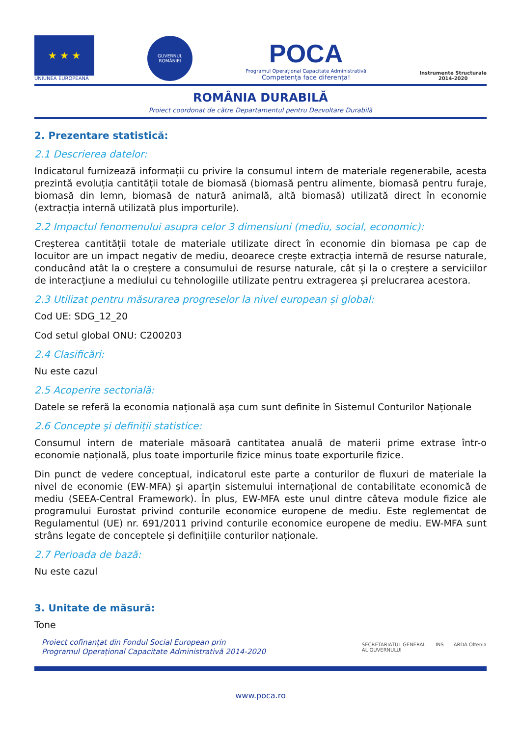★ ★ ★
UNIUNEA EUROPEANĂ
GUVERNUL
ROMÂNIEI
POCA
Programul Operațional Capacitate Administrativă
Competența face diferența!
Instrumente Structurale
2014-2020
ROMÂNIA DURABILĂ
Proiect coordonat de către Departamentul pentru Dezvoltare Durabilă
2. Prezentare statistică:
2.1 Descrierea datelor:
Indicatorul furnizează informații cu privire la consumul intern de materiale regenerabile, acesta prezintă evoluția cantității totale de biomasă (biomasă pentru alimente, biomasă pentru furaje, biomasă din lemn, biomasă de natură animală, altă biomasă) utilizată direct în economie (extracția internă utilizată plus importurile).
2.2 Impactul fenomenului asupra celor 3 dimensiuni (mediu, social, economic):
Creșterea cantității totale de materiale utilizate direct în economie din biomasa pe cap de locuitor are un impact negativ de mediu, deoarece crește extracția internă de resurse naturale, conducând atât la o creștere a consumului de resurse naturale, cât și la o creștere a serviciilor de interacțiune a mediului cu tehnologiile utilizate pentru extragerea și prelucrarea acestora.
2.3 Utilizat pentru măsurarea progreselor la nivel european și global:
Cod UE: SDG_12_20
Cod setul global ONU: C200203
2.4 Clasificări:
Nu este cazul
2.5 Acoperire sectorială:
Datele se referă la economia națională așa cum sunt definite în Sistemul Conturilor Naționale
2.6 Concepte și definiții statistice:
Consumul intern de materiale măsoară cantitatea anuală de materii prime extrase într-o economie națională, plus toate importurile fizice minus toate exporturile fizice.
Din punct de vedere conceptual, indicatorul este parte a conturilor de fluxuri de materiale la nivel de economie (EW-MFA) și aparțin sistemului internațional de contabilitate economică de mediu (SEEA-Central Framework). În plus, EW-MFA este unul dintre câteva module fizice ale programului Eurostat privind conturile economice europene de mediu. Este reglementat de Regulamentul (UE) nr. 691/2011 privind conturile economice europene de mediu. EW-MFA sunt strâns legate de conceptele și definițiile conturilor naționale.
2.7 Perioada de bază:
Nu este cazul
3. Unitate de măsură:
Tone
Proiect cofinanțat din Fondul Social European prin
Programul Operațional Capacitate Administrativă 2014-2020
SECRETARIATUL GENERAL
AL GUVERNULUI INS ARDA Oltenia
www.poca.ro